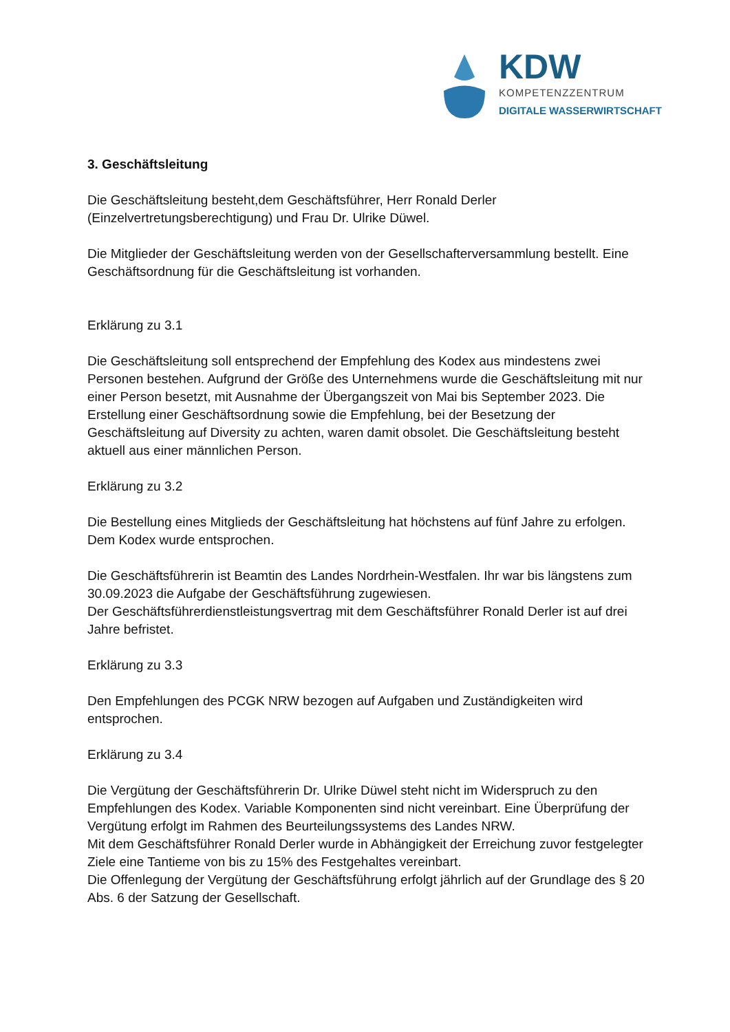KDW
KOMPETENZZENTRUM
DIGITALE WASSERWIRTSCHAFT
3. Geschäftsleitung
Die Geschäftsleitung besteht,dem Geschäftsführer, Herr Ronald Derler (Einzelvertretungsberechtigung) und Frau Dr. Ulrike Düwel.
Die Mitglieder der Geschäftsleitung werden von der Gesellschafterversammlung bestellt. Eine Geschäftsordnung für die Geschäftsleitung ist vorhanden.
Erklärung zu 3.1
Die Geschäftsleitung soll entsprechend der Empfehlung des Kodex aus mindestens zwei Personen bestehen. Aufgrund der Größe des Unternehmens wurde die Geschäftsleitung mit nur einer Person besetzt, mit Ausnahme der Übergangszeit von Mai bis September 2023. Die Erstellung einer Geschäftsordnung sowie die Empfehlung, bei der Besetzung der Geschäftsleitung auf Diversity zu achten, waren damit obsolet. Die Geschäftsleitung besteht aktuell aus einer männlichen Person.
Erklärung zu 3.2
Die Bestellung eines Mitglieds der Geschäftsleitung hat höchstens auf fünf Jahre zu erfolgen. Dem Kodex wurde entsprochen.
Die Geschäftsführerin ist Beamtin des Landes Nordrhein-Westfalen. Ihr war bis längstens zum 30.09.2023 die Aufgabe der Geschäftsführung zugewiesen.
Der Geschäftsführerdienstleistungsvertrag mit dem Geschäftsführer Ronald Derler ist auf drei Jahre befristet.
Erklärung zu 3.3
Den Empfehlungen des PCGK NRW bezogen auf Aufgaben und Zuständigkeiten wird entsprochen.
Erklärung zu 3.4
Die Vergütung der Geschäftsführerin Dr. Ulrike Düwel steht nicht im Widerspruch zu den Empfehlungen des Kodex. Variable Komponenten sind nicht vereinbart. Eine Überprüfung der Vergütung erfolgt im Rahmen des Beurteilungssystems des Landes NRW.
Mit dem Geschäftsführer Ronald Derler wurde in Abhängigkeit der Erreichung zuvor festgelegter Ziele eine Tantieme von bis zu 15% des Festgehaltes vereinbart.
Die Offenlegung der Vergütung der Geschäftsführung erfolgt jährlich auf der Grundlage des § 20 Abs. 6 der Satzung der Gesellschaft.